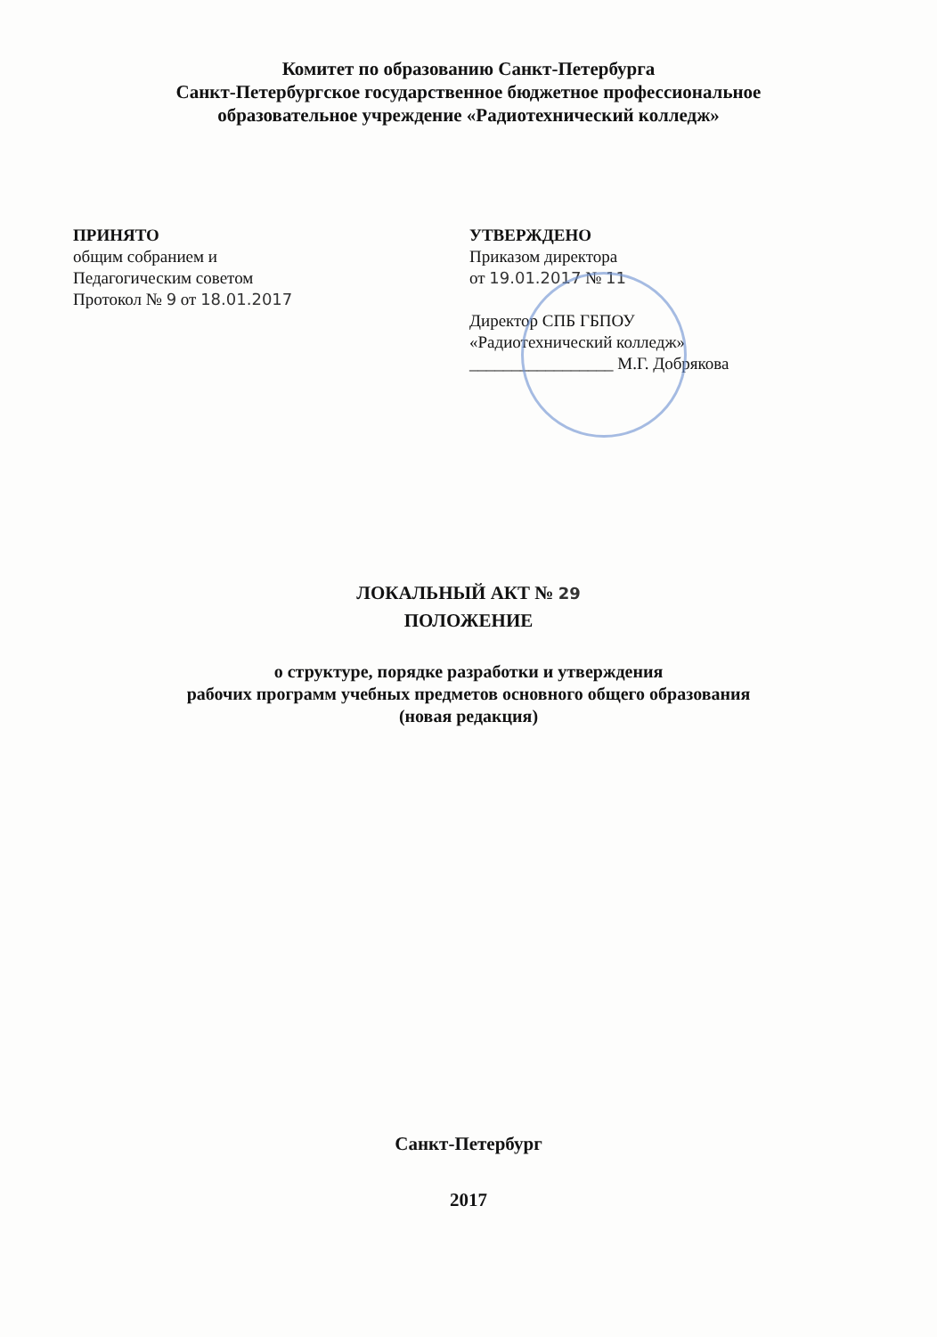Комитет по образованию Санкт-Петербурга
Санкт-Петербургское государственное бюджетное профессиональное
образовательное учреждение «Радиотехнический колледж»
ПРИНЯТО
общим собранием и
Педагогическим советом
Протокол № 9 от 18.01.2017
УТВЕРЖДЕНО
Приказом директора
от 19.01.2017 № 11
Директор СПБ ГБПОУ
«Радиотехнический колледж»
_________________ М.Г. Добрякова
ЛОКАЛЬНЫЙ АКТ № 29
ПОЛОЖЕНИЕ
о структуре, порядке разработки и утверждения
рабочих программ учебных предметов основного общего образования
(новая редакция)
Санкт-Петербург
2017